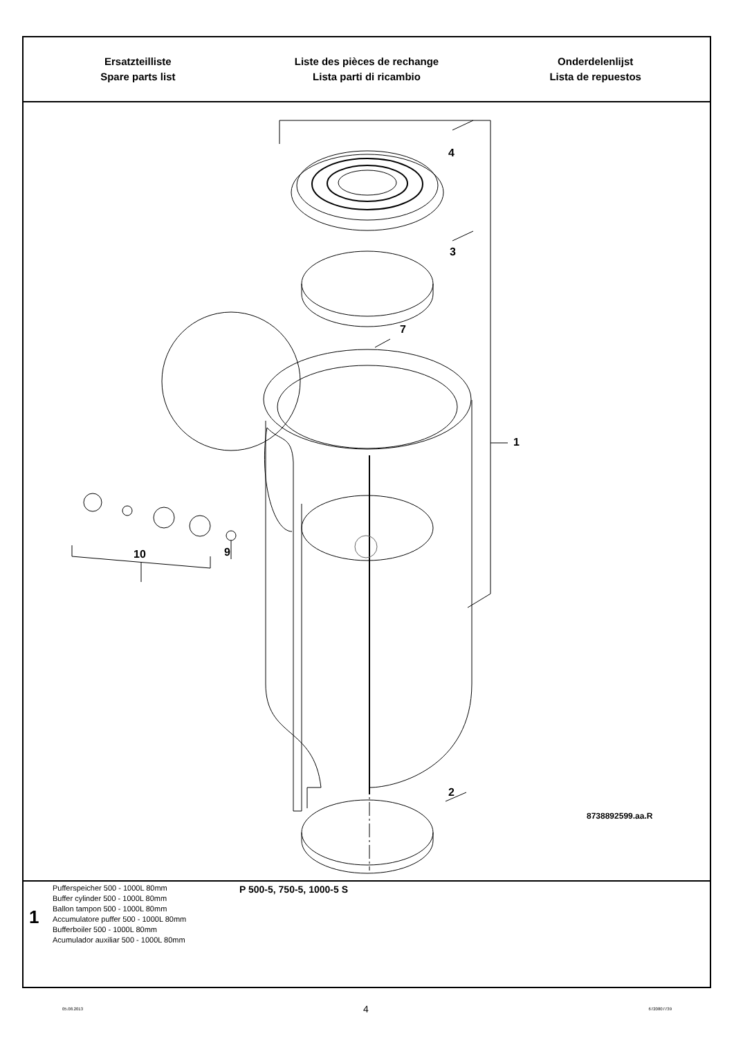Ersatzteilliste
Spare parts list
Liste des pièces de rechange
Lista parti di ricambio
Onderdelenlijst
Lista de repuestos
4
3
7
1
9
10
2
8738892599.aa.R
1
Pufferspeicher 500 - 1000L 80mm
Buffer cylinder 500 - 1000L 80mm
Ballon tampon 500 - 1000L 80mm
Accumulatore puffer 500 - 1000L 80mm
Bufferboiler 500 - 1000L 80mm
Acumulador auxiliar 500 - 1000L 80mm
P 500-5, 750-5, 1000-5 S
05.08.2013 4 6720807739